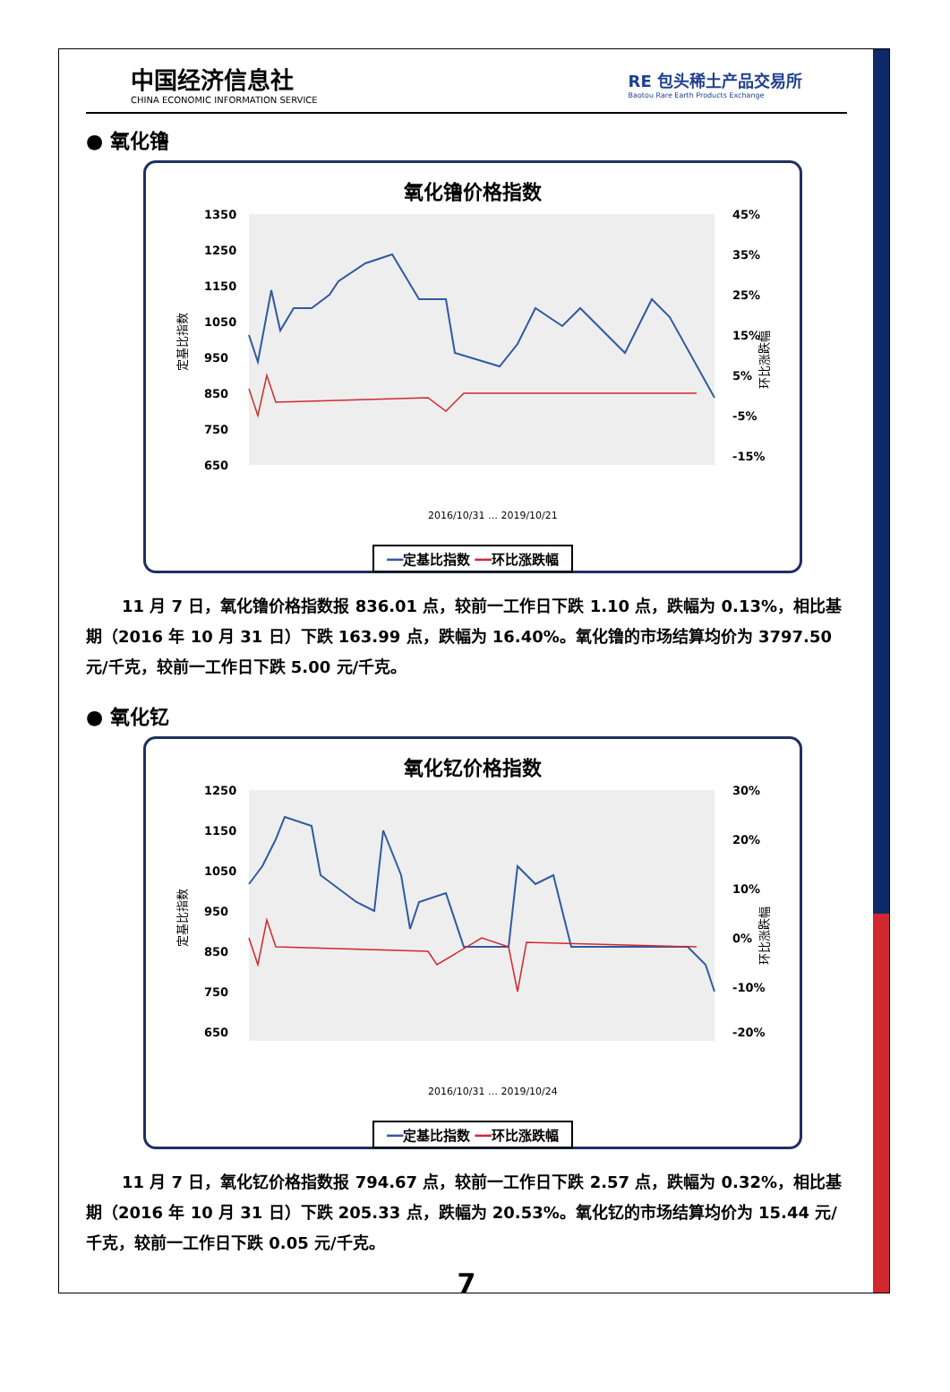中国经济信息社
CHINA ECONOMIC INFORMATION SERVICE
RE 包头稀土产品交易所
Baotou Rare Earth Products Exchange
● 氧化镥
氧化镥价格指数
1350
1250
1150
1050
950
850
750
650
45%
35%
25%
15%
5%
-5%
-15%
定基比指数
环比涨跌幅
2016/10/31 … 2019/10/21
━━定基比指数 ━━环比涨跌幅
11 月 7 日，氧化镥价格指数报 836.01 点，较前一工作日下跌 1.10 点，跌幅为 0.13%，相比基期（2016 年 10 月 31 日）下跌 163.99 点，跌幅为 16.40%。氧化镥的市场结算均价为 3797.50 元/千克，较前一工作日下跌 5.00 元/千克。
● 氧化钇
氧化钇价格指数
1250
1150
1050
950
850
750
650
30%
20%
10%
0%
-10%
-20%
定基比指数
环比涨跌幅
2016/10/31 … 2019/10/24
━━定基比指数 ━━环比涨跌幅
11 月 7 日，氧化钇价格指数报 794.67 点，较前一工作日下跌 2.57 点，跌幅为 0.32%，相比基期（2016 年 10 月 31 日）下跌 205.33 点，跌幅为 20.53%。氧化钇的市场结算均价为 15.44 元/千克，较前一工作日下跌 0.05 元/千克。
7